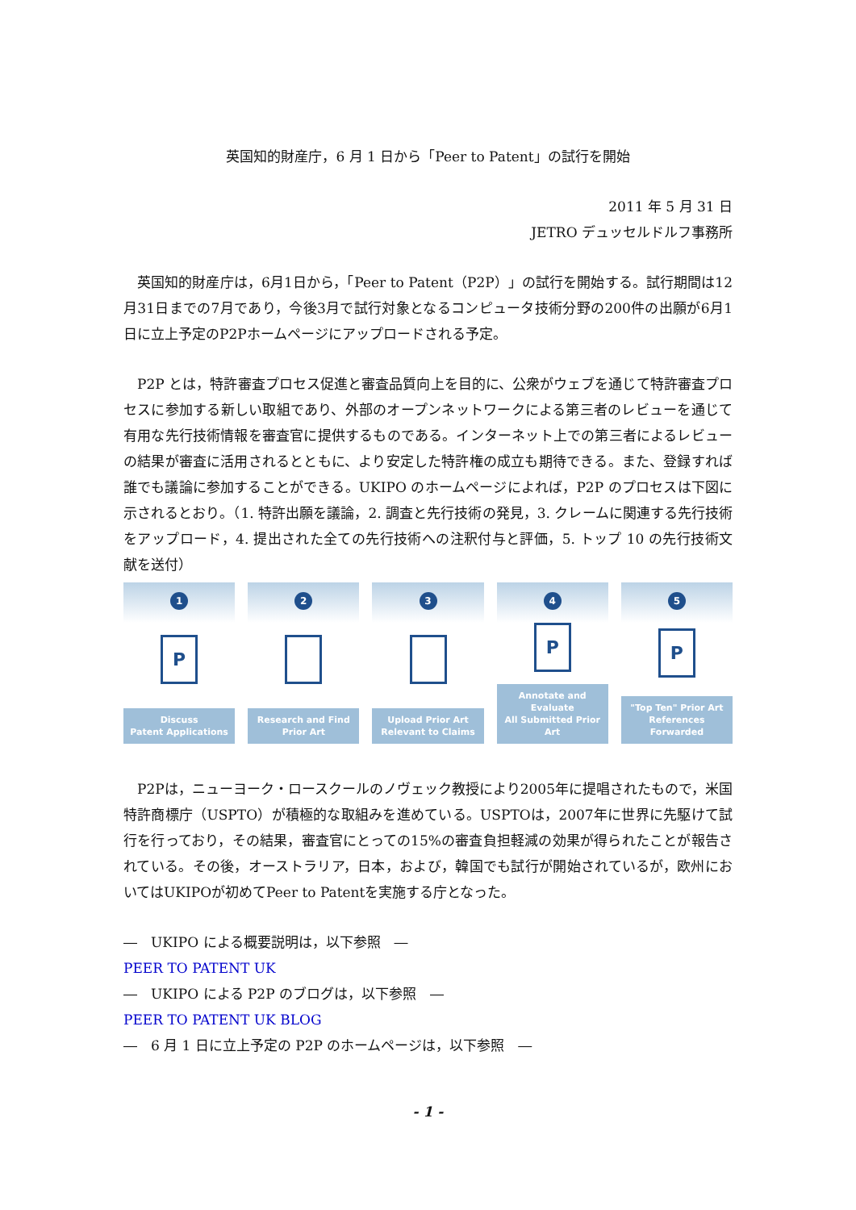英国知的財産庁，6 月 1 日から「Peer to Patent」の試行を開始
2011 年 5 月 31 日
JETRO デュッセルドルフ事務所
英国知的財産庁は，6月1日から，「Peer to Patent（P2P）」の試行を開始する。試行期間は12月31日までの7月であり，今後3月で試行対象となるコンピュータ技術分野の200件の出願が6月1日に立上予定のP2Pホームページにアップロードされる予定。
P2P とは，特許審査プロセス促進と審査品質向上を目的に、公衆がウェブを通じて特許審査プロセスに参加する新しい取組であり、外部のオープンネットワークによる第三者のレビューを通じて有用な先行技術情報を審査官に提供するものである。インターネット上での第三者によるレビューの結果が審査に活用されるとともに、より安定した特許権の成立も期待できる。また、登録すれば誰でも議論に参加することができる。UKIPO のホームページによれば，P2P のプロセスは下図に示されるとおり。（1. 特許出願を議論，2. 調査と先行技術の発見，3. クレームに関連する先行技術をアップロード，4. 提出された全ての先行技術への注釈付与と評価，5. トップ 10 の先行技術文献を送付）
1
P
Discuss
Patent Applications
2
Research and Find
Prior Art
3
Upload Prior Art
Relevant to Claims
4
P
Annotate and Evaluate
All Submitted Prior Art
5
P
"Top Ten" Prior Art
References Forwarded
P2Pは，ニューヨーク・ロースクールのノヴェック教授により2005年に提唱されたもので，米国特許商標庁（USPTO）が積極的な取組みを進めている。USPTOは，2007年に世界に先駆けて試行を行っており，その結果，審査官にとっての15%の審査負担軽減の効果が得られたことが報告されている。その後，オーストラリア，日本，および，韓国でも試行が開始されているが，欧州においてはUKIPOが初めてPeer to Patentを実施する庁となった。
―　UKIPO による概要説明は，以下参照　―
PEER TO PATENT UK
―　UKIPO による P2P のブログは，以下参照　―
PEER TO PATENT UK BLOG
―　6 月 1 日に立上予定の P2P のホームページは，以下参照　―
- 1 -